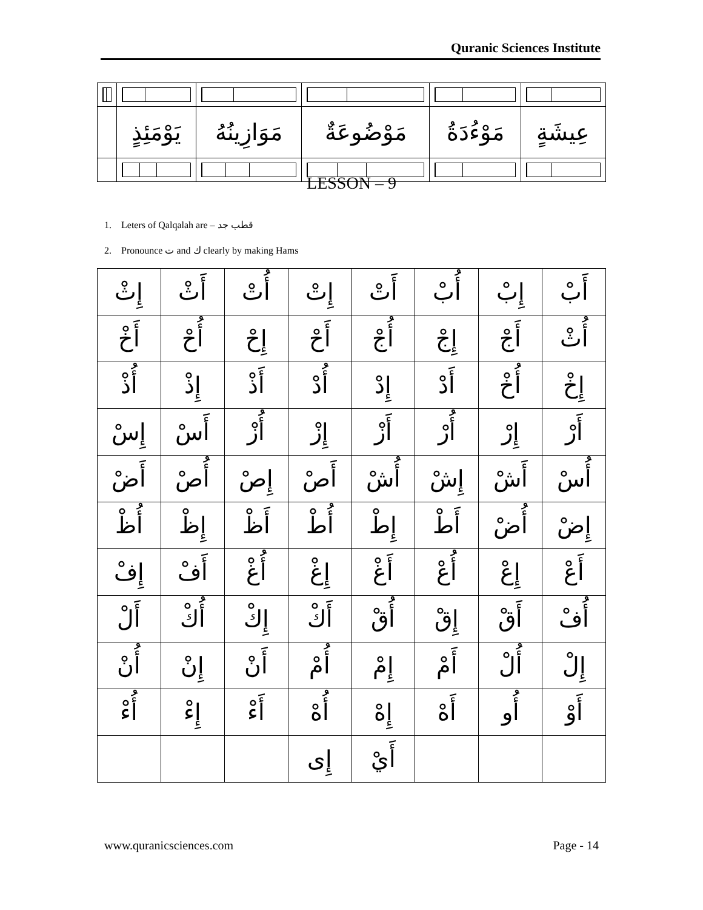Quranic Sciences Institute
| عِيشَةٍ | مَوْءُدَةُ | مَوْضُوعَةٌ | مَوَازِينُهُ | يَوْمَئِذٍ | |
LESSON – 9
1. Leters of Qalqalah are – قطب جد
2. Pronounce ت and ك clearly by making Hams
| أَبْ | إِبْ | أُبْ | أَتْ | إِتْ | أُتْ | أَثْ | إِثْ |
| أُثْ | أَجْ | إِجْ | أُجْ | أَحْ | إِحْ | أُحْ | أَخْ |
| إِخْ | أُخْ | أَدْ | إِدْ | أُدْ | أَذْ | إِذْ | أُذْ |
| أَرْ | إِرْ | أُرْ | أَزْ | إِزْ | أُزْ | أَسْ | إِسْ |
| أُسْ | أَشْ | إِشْ | أُشْ | أَصْ | إِصْ | أُصْ | أَضْ |
| إِضْ | أُضْ | أَطْ | إِطْ | أُطْ | أَظْ | إِظْ | أُظْ |
| أَعْ | إِعْ | أُعْ | أَغْ | إِغْ | أُغْ | أَفْ | إِفْ |
| أُفْ | أَقْ | إِقْ | أُقْ | أَكْ | إِكْ | أُكْ | أَلْ |
| إِلْ | أُلْ | أَمْ | إِمْ | أُمْ | أَنْ | إِنْ | أُنْ |
| أَوْ | أُو | أَهْ | إِهْ | أُهْ | أَءْ | إِءْ | أُءْ |
| | | | أَيْ | إِى | | | |
www.quranicsciences.com Page - 14